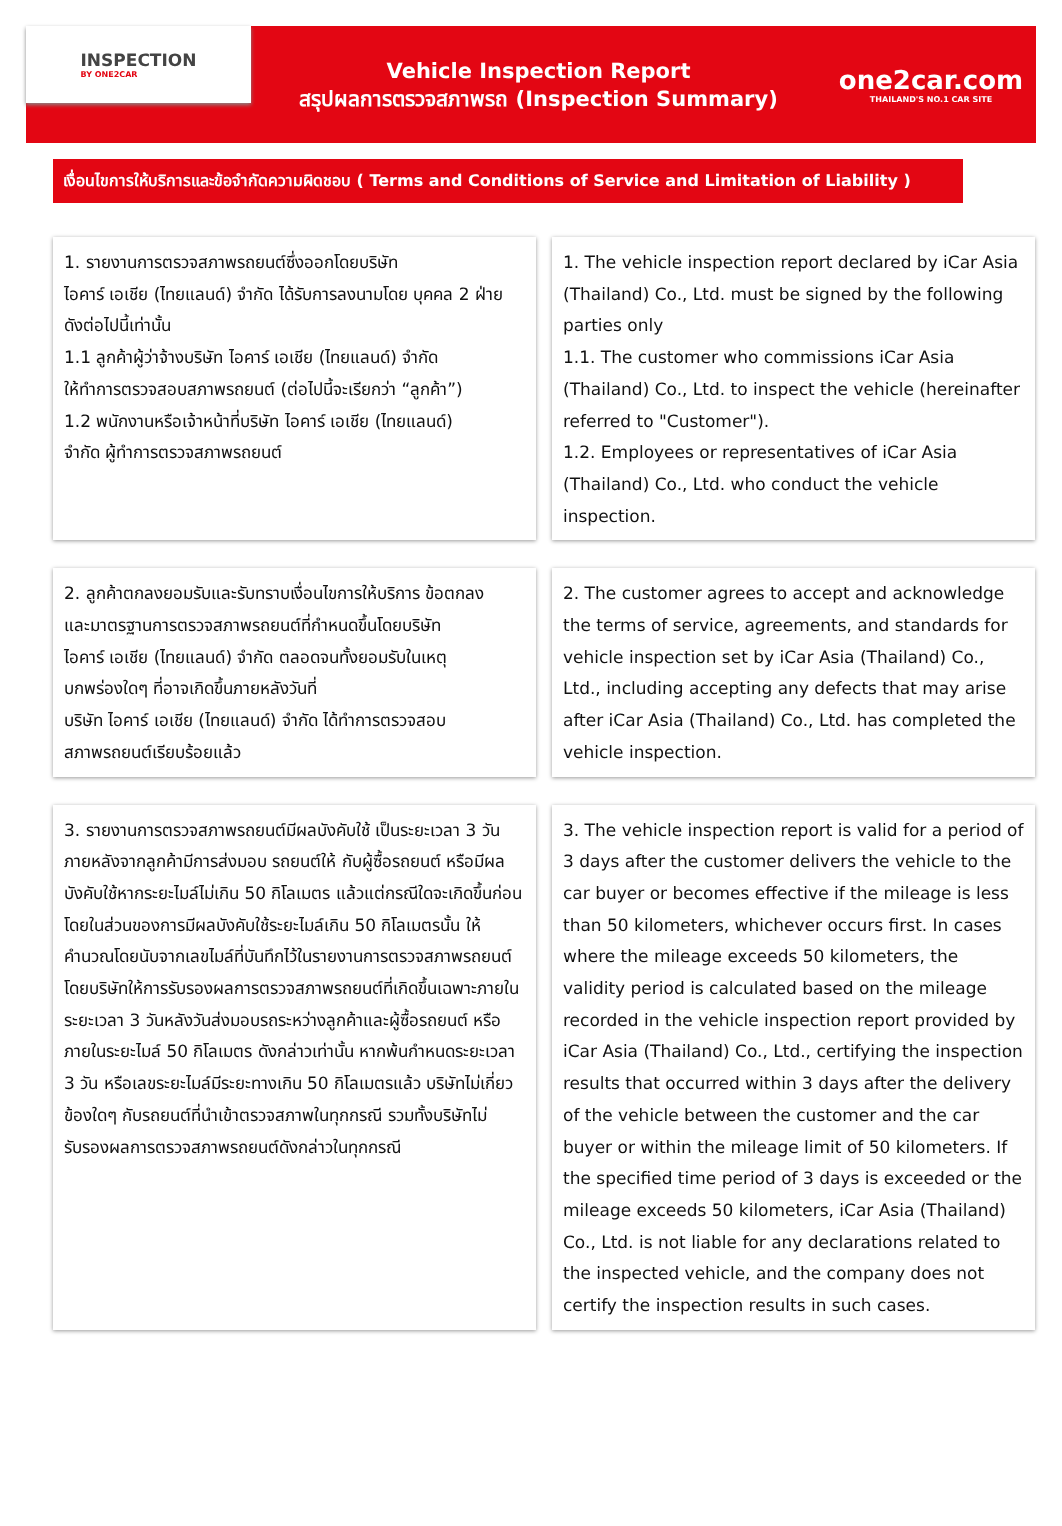INSPECTION
BY ONE2CAR
Vehicle Inspection Report
สรุปผลการตรวจสภาพรถ (Inspection Summary)
one2car.com
THAILAND'S NO.1 CAR SITE
เงื่อนไขการให้บริการและข้อจำกัดความผิดชอบ ( Terms and Conditions of Service and Limitation of Liability )
1. รายงานการตรวจสภาพรถยนต์ซึ่งออกโดยบริษัท
ไอคาร์ เอเชีย (ไทยแลนด์) จำกัด ได้รับการลงนามโดย บุคคล 2 ฝ่าย
ดังต่อไปนี้เท่านั้น
1.1 ลูกค้าผู้ว่าจ้างบริษัท ไอคาร์ เอเชีย (ไทยแลนด์) จำกัด
ให้ทำการตรวจสอบสภาพรถยนต์ (ต่อไปนี้จะเรียกว่า “ลูกค้า”)
1.2 พนักงานหรือเจ้าหน้าที่บริษัท ไอคาร์ เอเชีย (ไทยแลนด์)
จำกัด ผู้ทำการตรวจสภาพรถยนต์
1. The vehicle inspection report declared by iCar Asia (Thailand) Co., Ltd. must be signed by the following parties only
1.1. The customer who commissions iCar Asia (Thailand) Co., Ltd. to inspect the vehicle (hereinafter referred to "Customer").
1.2. Employees or representatives of iCar Asia (Thailand) Co., Ltd. who conduct the vehicle inspection.
2. ลูกค้าตกลงยอมรับและรับทราบเงื่อนไขการให้บริการ ข้อตกลง
และมาตรฐานการตรวจสภาพรถยนต์ที่กำหนดขึ้นโดยบริษัท
ไอคาร์ เอเชีย (ไทยแลนด์) จำกัด ตลอดจนทั้งยอมรับในเหตุ
บกพร่องใดๆ ที่อาจเกิดขึ้นภายหลังวันที่
บริษัท ไอคาร์ เอเชีย (ไทยแลนด์) จำกัด ได้ทำการตรวจสอบ
สภาพรถยนต์เรียบร้อยแล้ว
2. The customer agrees to accept and acknowledge the terms of service, agreements, and standards for vehicle inspection set by iCar Asia (Thailand) Co., Ltd., including accepting any defects that may arise after iCar Asia (Thailand) Co., Ltd. has completed the vehicle inspection.
3. รายงานการตรวจสภาพรถยนต์มีผลบังคับใช้ เป็นระยะเวลา 3 วัน ภายหลังจากลูกค้ามีการส่งมอบ รถยนต์ให้ กับผู้ซื้อรถยนต์ หรือมีผลบังคับใช้หากระยะไมล์ไม่เกิน 50 กิโลเมตร แล้วแต่กรณีใดจะเกิดขึ้นก่อน โดยในส่วนของการมีผลบังคับใช้ระยะไมล์เกิน 50 กิโลเมตรนั้น ให้คำนวณโดยนับจากเลขไมล์ที่บันทึกไว้ในรายงานการตรวจสภาพรถยนต์ โดยบริษัทให้การรับรองผลการตรวจสภาพรถยนต์ที่เกิดขึ้นเฉพาะภายในระยะเวลา 3 วันหลังวันส่งมอบรถระหว่างลูกค้าและผู้ซื้อรถยนต์ หรือภายในระยะไมล์ 50 กิโลเมตร ดังกล่าวเท่านั้น หากพ้นกำหนดระยะเวลา 3 วัน หรือเลขระยะไมล์มีระยะทางเกิน 50 กิโลเมตรแล้ว บริษัทไม่เกี่ยวข้องใดๆ กับรถยนต์ที่นำเข้าตรวจสภาพในทุกกรณี รวมทั้งบริษัทไม่รับรองผลการตรวจสภาพรถยนต์ดังกล่าวในทุกกรณี
3. The vehicle inspection report is valid for a period of 3 days after the customer delivers the vehicle to the car buyer or becomes effective if the mileage is less than 50 kilometers, whichever occurs first. In cases where the mileage exceeds 50 kilometers, the validity period is calculated based on the mileage recorded in the vehicle inspection report provided by iCar Asia (Thailand) Co., Ltd., certifying the inspection results that occurred within 3 days after the delivery of the vehicle between the customer and the car buyer or within the mileage limit of 50 kilometers. If the specified time period of 3 days is exceeded or the mileage exceeds 50 kilometers, iCar Asia (Thailand) Co., Ltd. is not liable for any declarations related to the inspected vehicle, and the company does not certify the inspection results in such cases.